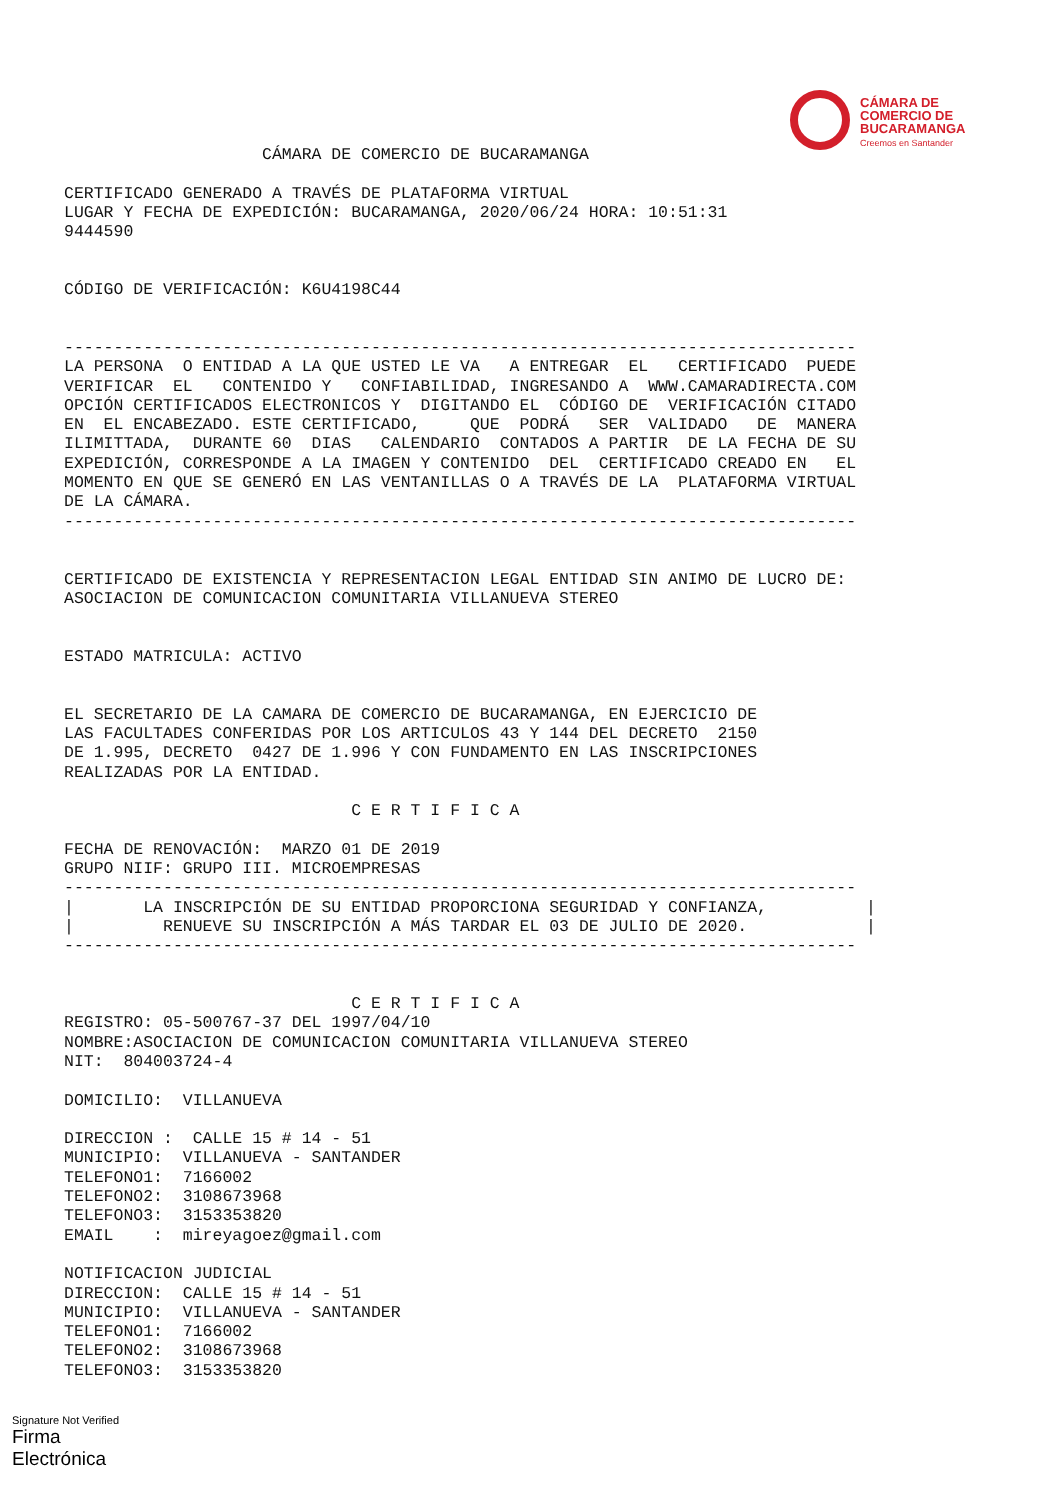CÁMARA DE
COMERCIO DE
BUCARAMANGA
Creemos en Santander
                    CÁMARA DE COMERCIO DE BUCARAMANGA

CERTIFICADO GENERADO A TRAVÉS DE PLATAFORMA VIRTUAL
LUGAR Y FECHA DE EXPEDICIÓN: BUCARAMANGA, 2020/06/24 HORA: 10:51:31
9444590


CÓDIGO DE VERIFICACIÓN: K6U4198C44


--------------------------------------------------------------------------------
LA PERSONA  O ENTIDAD A LA QUE USTED LE VA   A ENTREGAR  EL   CERTIFICADO  PUEDE
VERIFICAR  EL   CONTENIDO Y   CONFIABILIDAD, INGRESANDO A  WWW.CAMARADIRECTA.COM
OPCIÓN CERTIFICADOS ELECTRONICOS Y  DIGITANDO EL  CÓDIGO DE  VERIFICACIÓN CITADO
EN  EL ENCABEZADO. ESTE CERTIFICADO,     QUE  PODRÁ   SER  VALIDADO   DE  MANERA
ILIMITTADA,  DURANTE 60  DIAS   CALENDARIO  CONTADOS A PARTIR  DE LA FECHA DE SU
EXPEDICIÓN, CORRESPONDE A LA IMAGEN Y CONTENIDO  DEL  CERTIFICADO CREADO EN   EL
MOMENTO EN QUE SE GENERÓ EN LAS VENTANILLAS O A TRAVÉS DE LA  PLATAFORMA VIRTUAL
DE LA CÁMARA.
--------------------------------------------------------------------------------


CERTIFICADO DE EXISTENCIA Y REPRESENTACION LEGAL ENTIDAD SIN ANIMO DE LUCRO DE:
ASOCIACION DE COMUNICACION COMUNITARIA VILLANUEVA STEREO


ESTADO MATRICULA: ACTIVO


EL SECRETARIO DE LA CAMARA DE COMERCIO DE BUCARAMANGA, EN EJERCICIO DE
LAS FACULTADES CONFERIDAS POR LOS ARTICULOS 43 Y 144 DEL DECRETO  2150
DE 1.995, DECRETO  0427 DE 1.996 Y CON FUNDAMENTO EN LAS INSCRIPCIONES
REALIZADAS POR LA ENTIDAD.

                             C E R T I F I C A

FECHA DE RENOVACIÓN:  MARZO 01 DE 2019
GRUPO NIIF: GRUPO III. MICROEMPRESAS
--------------------------------------------------------------------------------
|       LA INSCRIPCIÓN DE SU ENTIDAD PROPORCIONA SEGURIDAD Y CONFIANZA,          |
|         RENUEVE SU INSCRIPCIÓN A MÁS TARDAR EL 03 DE JULIO DE 2020.            |
--------------------------------------------------------------------------------


                             C E R T I F I C A
REGISTRO: 05-500767-37 DEL 1997/04/10
NOMBRE:ASOCIACION DE COMUNICACION COMUNITARIA VILLANUEVA STEREO
NIT:  804003724-4

DOMICILIO:  VILLANUEVA

DIRECCION :  CALLE 15 # 14 - 51
MUNICIPIO:  VILLANUEVA - SANTANDER
TELEFONO1:  7166002
TELEFONO2:  3108673968
TELEFONO3:  3153353820
EMAIL    :  mireyagoez@gmail.com

NOTIFICACION JUDICIAL
DIRECCION:  CALLE 15 # 14 - 51
MUNICIPIO:  VILLANUEVA - SANTANDER
TELEFONO1:  7166002
TELEFONO2:  3108673968
TELEFONO3:  3153353820
Signature Not Verified
Firma
Electrónica